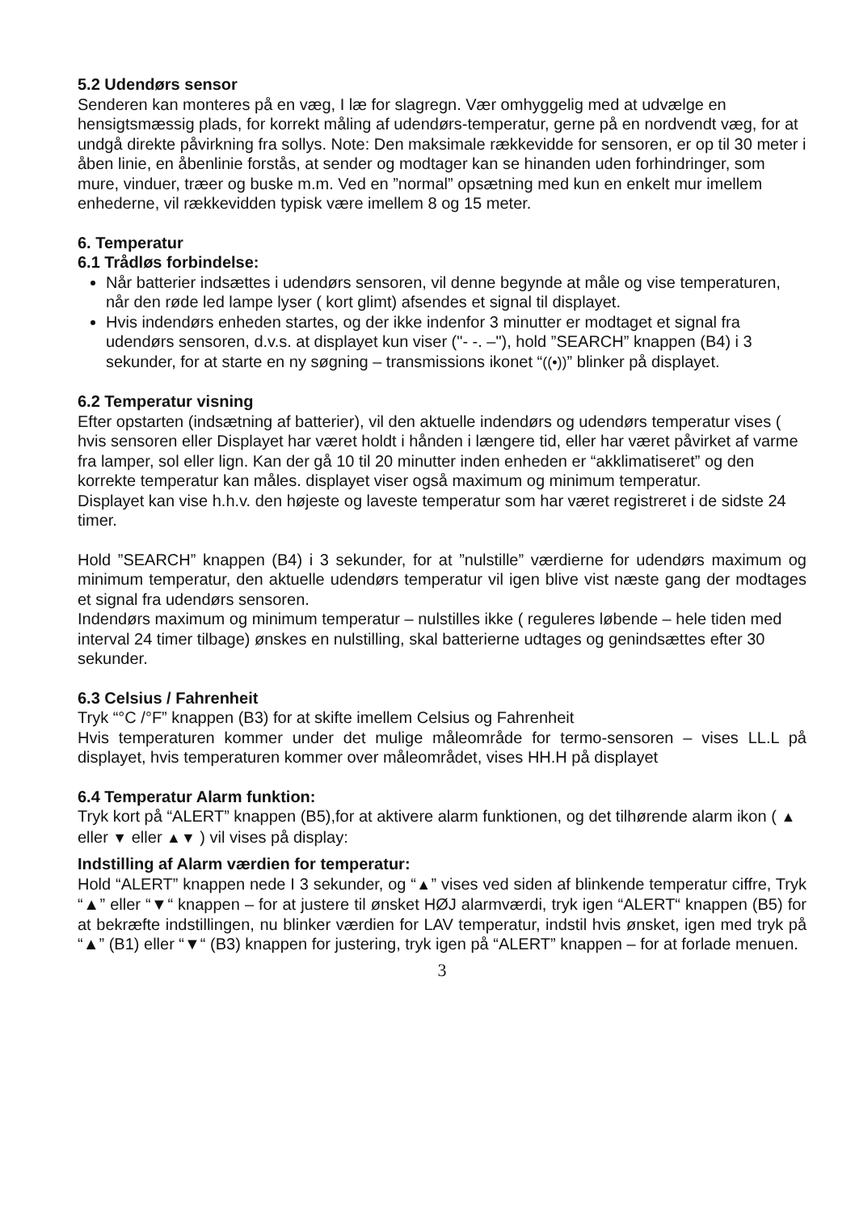5.2 Udendørs sensor
Senderen kan monteres på en væg, I læ for slagregn. Vær omhyggelig med at udvælge en hensigtsmæssig plads, for korrekt måling af udendørs-temperatur, gerne på en nordvendt væg, for at undgå direkte påvirkning fra sollys. Note: Den maksimale rækkevidde for sensoren, er op til 30 meter i åben linie, en åbenlinie forstås, at sender og modtager kan se hinanden uden forhindringer, som mure, vinduer, træer og buske m.m. Ved en ”normal” opsætning med kun en enkelt mur imellem enhederne, vil rækkevidden typisk være imellem 8 og 15 meter.
6. Temperatur
6.1 Trådløs forbindelse:
Når batterier indsættes i udendørs sensoren, vil denne begynde at måle og vise temperaturen, når den røde led lampe lyser ( kort glimt) afsendes et signal til displayet.
Hvis indendørs enheden startes, og der ikke indenfor 3 minutter er modtaget et signal fra udendørs sensoren, d.v.s. at displayet kun viser ("- -. –"), hold ”SEARCH” knappen (B4) i 3 sekunder, for at starte en ny søgning – transmissions ikonet “((•))” blinker på displayet.
6.2 Temperatur visning
Efter opstarten (indsætning af batterier), vil den aktuelle indendørs og udendørs temperatur vises ( hvis sensoren eller Displayet har været holdt i hånden i længere tid, eller har været påvirket af varme fra lamper, sol eller lign. Kan der gå 10 til 20 minutter inden enheden er “akklimatiseret” og den korrekte temperatur kan måles. displayet viser også maximum og minimum temperatur.
Displayet kan vise h.h.v. den højeste og laveste temperatur som har været registreret i de sidste 24 timer.
Hold ”SEARCH” knappen (B4) i 3 sekunder, for at ”nulstille” værdierne for udendørs maximum og minimum temperatur, den aktuelle udendørs temperatur vil igen blive vist næste gang der modtages et signal fra udendørs sensoren.
Indendørs maximum og minimum temperatur – nulstilles ikke ( reguleres løbende – hele tiden med interval 24 timer tilbage) ønskes en nulstilling, skal batterierne udtages og genindsættes efter 30 sekunder.
6.3 Celsius / Fahrenheit
Tryk “°C /°F” knappen (B3) for at skifte imellem Celsius og Fahrenheit
Hvis temperaturen kommer under det mulige måleområde for termo-sensoren – vises LL.L på displayet, hvis temperaturen kommer over måleområdet, vises HH.H på displayet
6.4 Temperatur Alarm funktion:
Tryk kort på “ALERT” knappen (B5),for at aktivere alarm funktionen, og det tilhørende alarm ikon ( ▲ eller ▼ eller ▲▼ ) vil vises på display:
Indstilling af Alarm værdien for temperatur:
Hold “ALERT” knappen nede I 3 sekunder, og “▲” vises ved siden af blinkende temperatur ciffre, Tryk “▲” eller “▼“ knappen – for at justere til ønsket HØJ alarmværdi, tryk igen “ALERT“ knappen (B5) for at bekræfte indstillingen, nu blinker værdien for LAV temperatur, indstil hvis ønsket, igen med tryk på “▲” (B1) eller “▼“ (B3) knappen for justering, tryk igen på “ALERT” knappen – for at forlade menuen.
3